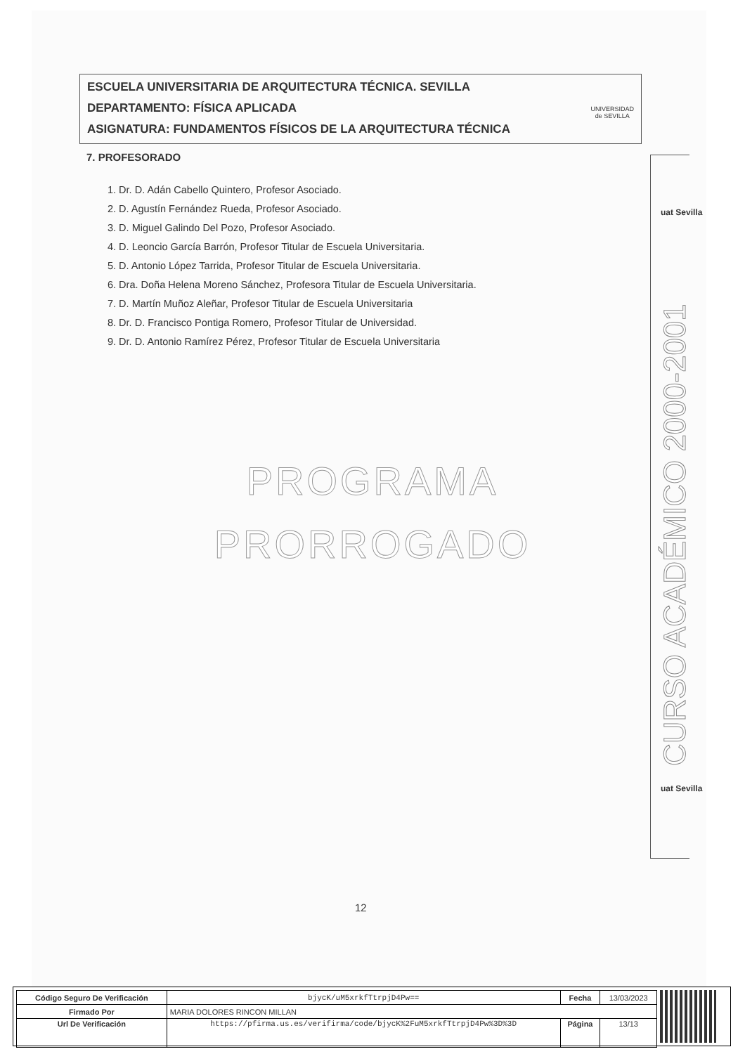ESCUELA UNIVERSITARIA DE ARQUITECTURA TÉCNICA. SEVILLA
DEPARTAMENTO: FÍSICA APLICADA
ASIGNATURA: FUNDAMENTOS FÍSICOS DE LA ARQUITECTURA TÉCNICA
UNIVERSIDAD
de SEVILLA
7. PROFESORADO
1. Dr. D. Adán Cabello Quintero, Profesor Asociado.
2. D. Agustín Fernández Rueda, Profesor Asociado.
3. D. Miguel Galindo Del Pozo, Profesor Asociado.
4. D. Leoncio García Barrón, Profesor Titular de Escuela Universitaria.
5. D. Antonio López Tarrida, Profesor Titular de Escuela Universitaria.
6. Dra. Doña Helena Moreno Sánchez, Profesora Titular de Escuela Universitaria.
7. D. Martín Muñoz Aleñar, Profesor Titular de Escuela Universitaria
8. Dr. D. Francisco Pontiga Romero, Profesor Titular de Universidad.
9. Dr. D. Antonio Ramírez Pérez, Profesor Titular de Escuela Universitaria
PROGRAMA
PRORROGADO
uat Sevilla
CURSO ACADÉMICO 2000-2001
uat Sevilla
12
| Código Seguro De Verificación | bjycK/uM5xrkfTtrpjD4Pw== | Fecha | 13/03/2023 |
| Firmado Por | MARIA DOLORES RINCON MILLAN | | |
| Url De Verificación | https://pfirma.us.es/verifirma/code/bjycK%2FuM5xrkfTtrpjD4Pw%3D%3D | Página | 13/13 |